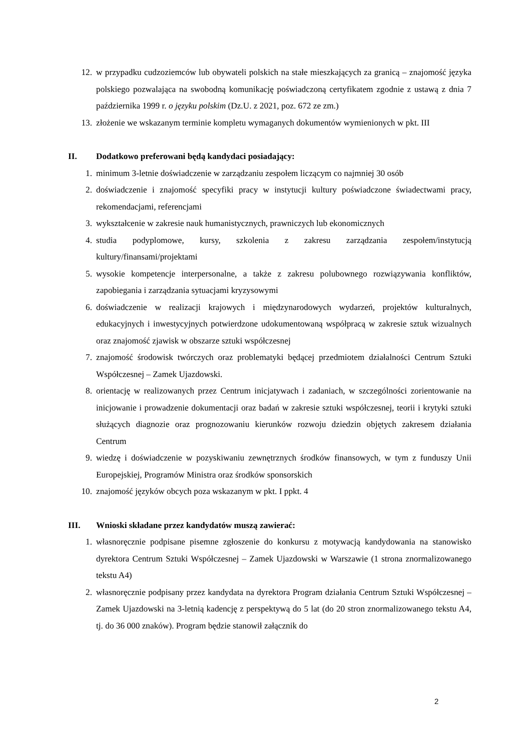12. w przypadku cudzoziemców lub obywateli polskich na stałe mieszkających za granicą – znajomość języka polskiego pozwalająca na swobodną komunikację poświadczoną certyfikatem zgodnie z ustawą z dnia 7 października 1999 r. o języku polskim (Dz.U. z 2021, poz. 672 ze zm.)
13. złożenie we wskazanym terminie kompletu wymaganych dokumentów wymienionych w pkt. III
II. Dodatkowo preferowani będą kandydaci posiadający:
1. minimum 3-letnie doświadczenie w zarządzaniu zespołem liczącym co najmniej 30 osób
2. doświadczenie i znajomość specyfiki pracy w instytucji kultury poświadczone świadectwami pracy, rekomendacjami, referencjami
3. wykształcenie w zakresie nauk humanistycznych, prawniczych lub ekonomicznych
4. studia podyplomowe, kursy, szkolenia z zakresu zarządzania zespołem/instytucją kultury/finansami/projektami
5. wysokie kompetencje interpersonalne, a także z zakresu polubownego rozwiązywania konfliktów, zapobiegania i zarządzania sytuacjami kryzysowymi
6. doświadczenie w realizacji krajowych i międzynarodowych wydarzeń, projektów kulturalnych, edukacyjnych i inwestycyjnych potwierdzone udokumentowaną współpracą w zakresie sztuk wizualnych oraz znajomość zjawisk w obszarze sztuki współczesnej
7. znajomość środowisk twórczych oraz problematyki będącej przedmiotem działalności Centrum Sztuki Współczesnej – Zamek Ujazdowski.
8. orientację w realizowanych przez Centrum inicjatywach i zadaniach, w szczególności zorientowanie na inicjowanie i prowadzenie dokumentacji oraz badań w zakresie sztuki współczesnej, teorii i krytyki sztuki służących diagnozie oraz prognozowaniu kierunków rozwoju dziedzin objętych zakresem działania Centrum
9. wiedzę i doświadczenie w pozyskiwaniu zewnętrznych środków finansowych, w tym z funduszy Unii Europejskiej, Programów Ministra oraz środków sponsorskich
10. znajomość języków obcych poza wskazanym w pkt. I ppkt. 4
III. Wnioski składane przez kandydatów muszą zawierać:
1. własnoręcznie podpisane pisemne zgłoszenie do konkursu z motywacją kandydowania na stanowisko dyrektora Centrum Sztuki Współczesnej – Zamek Ujazdowski w Warszawie (1 strona znormalizowanego tekstu A4)
2. własnoręcznie podpisany przez kandydata na dyrektora Program działania Centrum Sztuki Współczesnej – Zamek Ujazdowski na 3-letnią kadencję z perspektywą do 5 lat (do 20 stron znormalizowanego tekstu A4, tj. do 36 000 znaków). Program będzie stanowił załącznik do
2